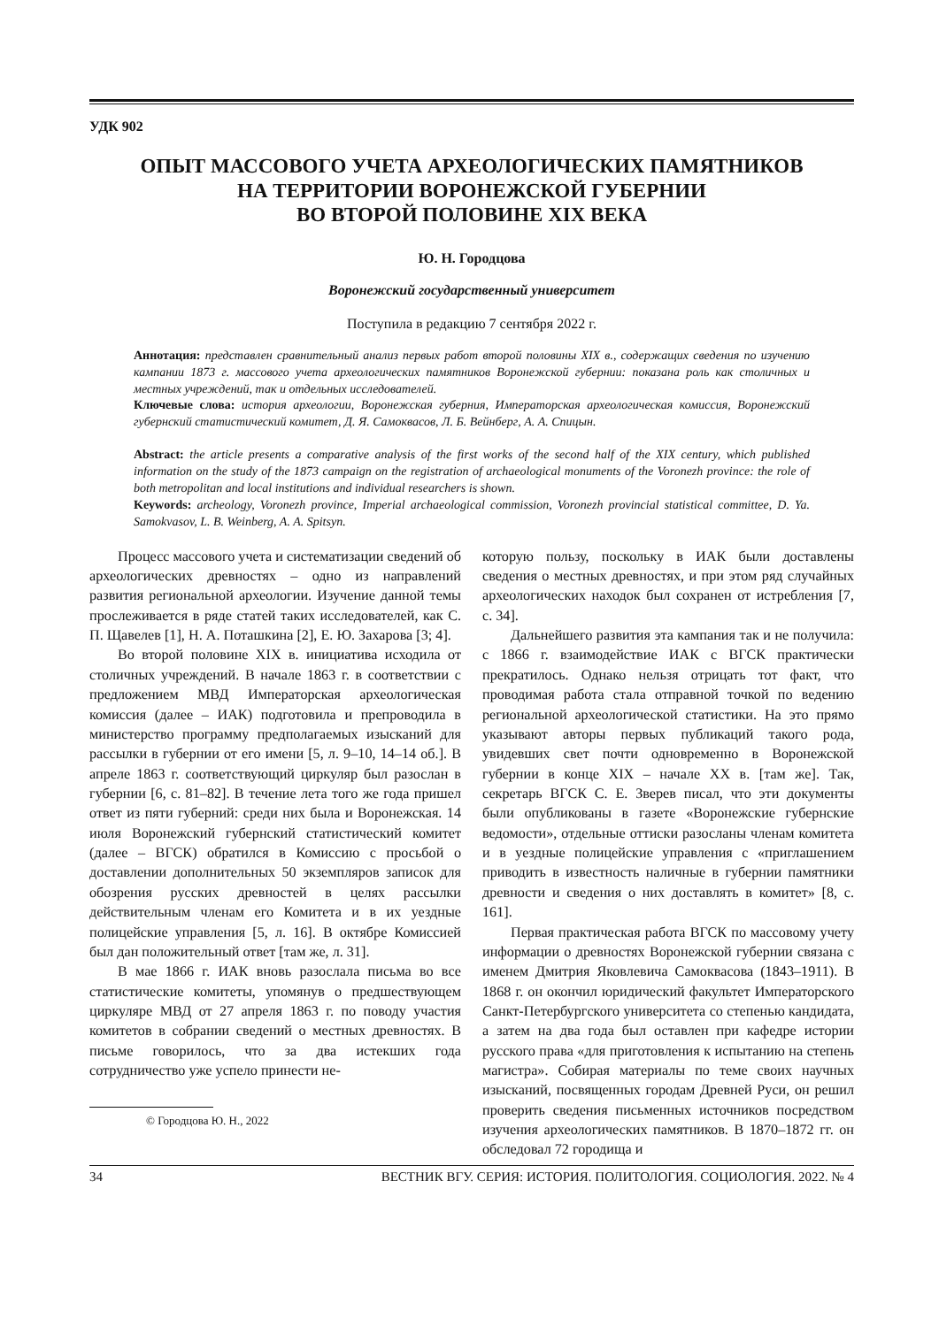УДК 902
ОПЫТ МАССОВОГО УЧЕТА АРХЕОЛОГИЧЕСКИХ ПАМЯТНИКОВ
НА ТЕРРИТОРИИ ВОРОНЕЖСКОЙ ГУБЕРНИИ
ВО ВТОРОЙ ПОЛОВИНЕ XIX ВЕКА
Ю. Н. Городцова
Воронежский государственный университет
Поступила в редакцию 7 сентября 2022 г.
Аннотация: представлен сравнительный анализ первых работ второй половины XIX в., содержащих сведения по изучению кампании 1873 г. массового учета археологических памятников Воронежской губернии: показана роль как столичных и местных учреждений, так и отдельных исследователей.
Ключевые слова: история археологии, Воронежская губерния, Императорская археологическая комиссия, Воронежский губернский статистический комитет, Д. Я. Самоквасов, Л. Б. Вейнберг, А. А. Спицын.
Abstract: the article presents a comparative analysis of the first works of the second half of the XIX century, which published information on the study of the 1873 campaign on the registration of archaeological monuments of the Voronezh province: the role of both metropolitan and local institutions and individual researchers is shown.
Keywords: archeology, Voronezh province, Imperial archaeological commission, Voronezh provincial statistical committee, D. Ya. Samokvasov, L. B. Weinberg, A. A. Spitsyn.
Процесс массового учета и систематизации сведений об археологических древностях – одно из направлений развития региональной археологии. Изучение данной темы прослеживается в ряде статей таких исследователей, как С. П. Щавелев [1], Н. А. Поташкина [2], Е. Ю. Захарова [3; 4].
Во второй половине XIX в. инициатива исходила от столичных учреждений. В начале 1863 г. в соответствии с предложением МВД Императорская археологическая комиссия (далее – ИАК) подготовила и препроводила в министерство программу предполагаемых изысканий для рассылки в губернии от его имени [5, л. 9–10, 14–14 об.]. В апреле 1863 г. соответствующий циркуляр был разослан в губернии [6, с. 81–82]. В течение лета того же года пришел ответ из пяти губерний: среди них была и Воронежская. 14 июля Воронежский губернский статистический комитет (далее – ВГСК) обратился в Комиссию с просьбой о доставлении дополнительных 50 экземпляров записок для обозрения русских древностей в целях рассылки действительным членам его Комитета и в их уездные полицейские управления [5, л. 16]. В октябре Комиссией был дан положительный ответ [там же, л. 31].
В мае 1866 г. ИАК вновь разослала письма во все статистические комитеты, упомянув о предшествующем циркуляре МВД от 27 апреля 1863 г. по поводу участия комитетов в собрании сведений о местных древностях. В письме говорилось, что за два истекших года сотрудничество уже успело принести не-
© Городцова Ю. Н., 2022
которую пользу, поскольку в ИАК были доставлены сведения о местных древностях, и при этом ряд случайных археологических находок был сохранен от истребления [7, с. 34].
Дальнейшего развития эта кампания так и не получила: с 1866 г. взаимодействие ИАК с ВГСК практически прекратилось. Однако нельзя отрицать тот факт, что проводимая работа стала отправной точкой по ведению региональной археологической статистики. На это прямо указывают авторы первых публикаций такого рода, увидевших свет почти одновременно в Воронежской губернии в конце XIX – начале XX в. [там же]. Так, секретарь ВГСК С. Е. Зверев писал, что эти документы были опубликованы в газете «Воронежские губернские ведомости», отдельные оттиски разосланы членам комитета и в уездные полицейские управления с «приглашением приводить в известность наличные в губернии памятники древности и сведения о них доставлять в комитет» [8, с. 161].
Первая практическая работа ВГСК по массовому учету информации о древностях Воронежской губернии связана с именем Дмитрия Яковлевича Самоквасова (1843–1911). В 1868 г. он окончил юридический факультет Императорского Санкт-Петербургского университета со степенью кандидата, а затем на два года был оставлен при кафедре истории русского права «для приготовления к испытанию на степень магистра». Собирая материалы по теме своих научных изысканий, посвященных городам Древней Руси, он решил проверить сведения письменных источников посредством изучения археологических памятников. В 1870–1872 гг. он обследовал 72 городища и
34 ВЕСТНИК ВГУ. СЕРИЯ: ИСТОРИЯ. ПОЛИТОЛОГИЯ. СОЦИОЛОГИЯ. 2022. № 4